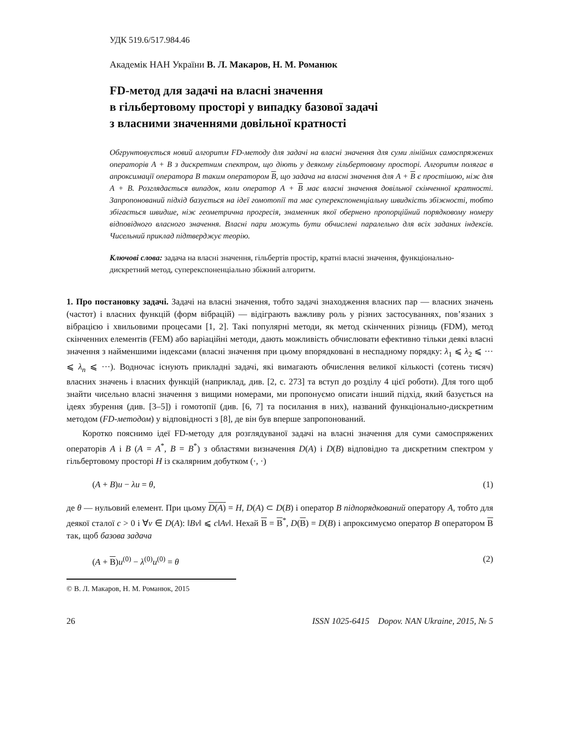УДК 519.6/517.984.46
Академік НАН України В. Л. Макаров, Н. М. Романюк
FD-метод для задачі на власні значення
в гільбертовому просторі у випадку базової задачі
з власними значеннями довільної кратності
Обгрунтовується новий алгоритм FD-методу для задачі на власні значення для суми лінійних самоспряжених операторів A + B з дискретним спектром, що діють у деякому гільбертовому просторі. Алгоритм полягає в апроксимації оператора B таким оператором B, що задача на власні значення для A + B є простішою, ніж для A + B. Розглядається випадок, коли оператор A + B має власні значення довільної скінченної кратності. Запропонований підхід базується на ідеї гомотопії та має суперекспоненціальну швидкість збіжності, тобто збігається швидше, ніж геометрична прогресія, знаменник якої обернено пропорційний порядковому номеру відповідного власного значення. Власні пари можуть бути обчислені паралельно для всіх заданих індексів. Чисельний приклад підтверджує теорію.
Ключові слова: задача на власні значення, гільбертів простір, кратні власні значення, функціонально-дискретний метод, суперекспоненціально збіжний алгоритм.
1. Про постановку задачі. Задачі на власні значення, тобто задачі знаходження власних пар — власних значень (частот) і власних функцій (форм вібрацій) — відіграють важливу роль у різних застосуваннях, пов’язаних з вібрацією і хвильовими процесами [1, 2]. Такі популярні методи, як метод скінченних різниць (FDM), метод скінченних елементів (FEM) або варіаційні методи, дають можливість обчислювати ефективно тільки деякі власні значення з найменшими індексами (власні значення при цьому впорядковані в неспадному порядку: λ<sub>1</sub> ⩽ λ<sub>2</sub> ⩽ ··· ⩽ λ<sub>n</sub> ⩽ ···). Водночас існують прикладні задачі, які вимагають обчислення великої кількості (сотень тисяч) власних значень і власних функцій (наприклад, див. [2, с. 273] та вступ до розділу 4 цієї роботи). Для того щоб знайти чисельно власні значення з вищими номерами, ми пропонуємо описати інший підхід, який базується на ідеях збурення (див. [3–5]) і гомотопії (див. [6, 7] та посилання в них), названий функціонально-дискретним методом (FD-методом) у відповідності з [8], де він був вперше запропонований.
Коротко пояснимо ідеї FD-методу для розглядуваної задачі на власні значення для суми самоспряжених операторів A і B (A = A<sup>*</sup>, B = B<sup>*</sup>) з областями визначення D(A) і D(B) відповідно та дискретним спектром у гільбертовому просторі H із скалярним добутком (·, ·)
(A + B)u − λu = θ, (1)
де θ — нульовий елемент. При цьому D(A) = H, D(A) ⊂ D(B) і оператор B підпорядкований оператору A, тобто для деякої сталої c > 0 і ∀v ∈ D(A): ‖Bv‖ ⩽ c‖Av‖. Нехай B = B<sup>*</sup>, D(B) = D(B) і апроксимуємо оператор B оператором B так, щоб базова задача
(A + B)u<sup>(0)</sup> − λ<sup>(0)</sup>u<sup>(0)</sup> = θ (2)
© В. Л. Макаров, Н. М. Романюк, 2015
26 ISSN 1025-6415 Dopov. NAN Ukraine, 2015, № 5